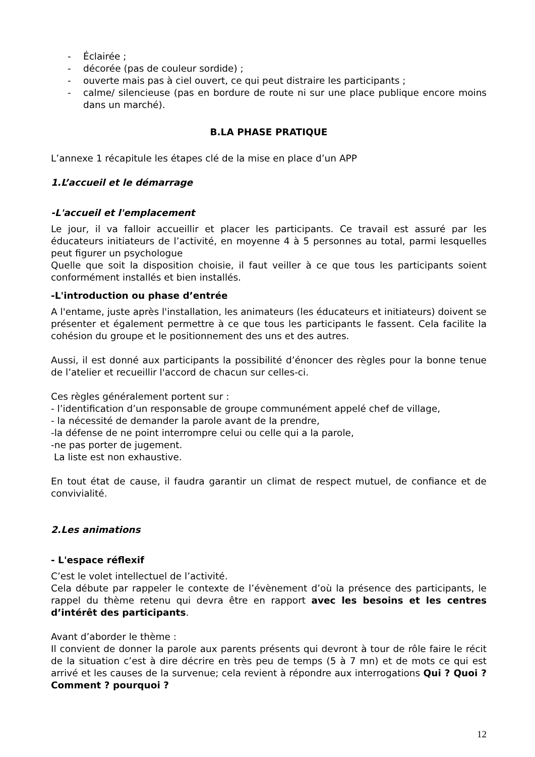- Éclairée ;
- décorée (pas de couleur sordide) ;
- ouverte mais pas à ciel ouvert, ce qui peut distraire les participants ;
- calme/ silencieuse (pas en bordure de route ni sur une place publique encore moins dans un marché).
B.LA PHASE PRATIQUE
L’annexe 1 récapitule les étapes clé de la mise en place d’un APP
1.L’accueil et le démarrage
-L'accueil et l'emplacement
Le jour, il va falloir accueillir et placer les participants. Ce travail est assuré par les éducateurs initiateurs de l’activité, en moyenne 4 à 5 personnes au total, parmi lesquelles peut figurer un psychologue
Quelle que soit la disposition choisie, il faut veiller à ce que tous les participants soient conformément installés et bien installés.
-L'introduction ou phase d’entrée
A l'entame, juste après l'installation, les animateurs (les éducateurs et initiateurs) doivent se présenter et également permettre à ce que tous les participants le fassent. Cela facilite la cohésion du groupe et le positionnement des uns et des autres.
Aussi, il est donné aux participants la possibilité d’énoncer des règles pour la bonne tenue de l’atelier et recueillir l'accord de chacun sur celles-ci.
Ces règles généralement portent sur :
- l’identification d’un responsable de groupe communément appelé chef de village,
- la nécessité de demander la parole avant de la prendre,
-la défense de ne point interrompre celui ou celle qui a la parole,
-ne pas porter de jugement.
La liste est non exhaustive.
En tout état de cause, il faudra garantir un climat de respect mutuel, de confiance et de convivialité.
2.Les animations
- L'espace réflexif
C’est le volet intellectuel de l’activité.
Cela débute par rappeler le contexte de l’évènement d’où la présence des participants, le rappel du thème retenu qui devra être en rapport avec les besoins et les centres d’intérêt des participants.
Avant d’aborder le thème :
Il convient de donner la parole aux parents présents qui devront à tour de rôle faire le récit de la situation c’est à dire décrire en très peu de temps (5 à 7 mn) et de mots ce qui est arrivé et les causes de la survenue; cela revient à répondre aux interrogations Qui ? Quoi ? Comment ? pourquoi ?
12